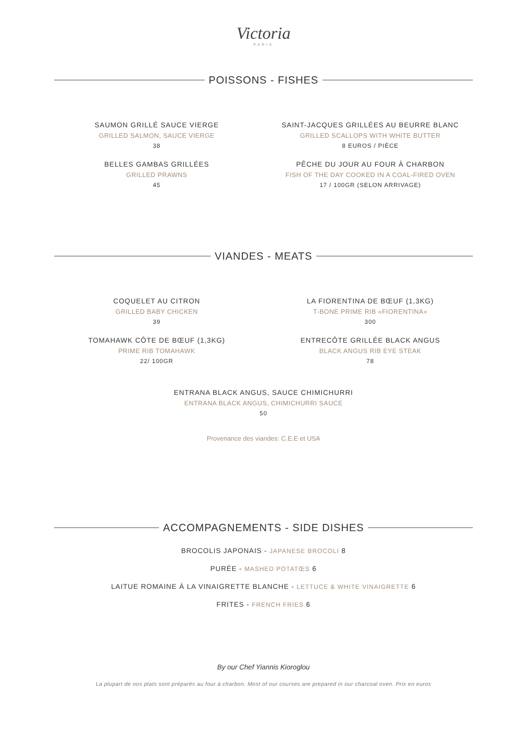Victoria
PARIS
POISSONS - FISHES
SAUMON GRILLÉ SAUCE VIERGE
GRILLED SALMON, SAUCE VIERGE
38
SAINT-JACQUES GRILLÉES AU BEURRE BLANC
GRILLED SCALLOPS WITH WHITE BUTTER
8 EUROS / PIÈCE
BELLES GAMBAS GRILLÉES
GRILLED PRAWNS
45
PÊCHE DU JOUR AU FOUR À CHARBON
FISH OF THE DAY COOKED IN A COAL-FIRED OVEN
17 / 100GR (SELON ARRIVAGE)
VIANDES - MEATS
COQUELET AU CITRON
GRILLED BABY CHICKEN
39
LA FIORENTINA DE BŒUF (1,3KG)
T-BONE PRIME RIB «FIORENTINA»
300
TOMAHAWK CÔTE DE BŒUF (1,3KG)
PRIME RIB TOMAHAWK
22/ 100GR
ENTRECÔTE GRILLÉE BLACK ANGUS
BLACK ANGUS RIB EYE STEAK
78
ENTRANA BLACK ANGUS, SAUCE CHIMICHURRI
ENTRANA BLACK ANGUS, CHIMICHURRI SAUCE
50
Provenance des viandes: C.E.E et USA
ACCOMPAGNEMENTS - SIDE DISHES
BROCOLIS JAPONAIS - JAPANESE BROCOLI 8
PURÉE - MASHED POTATŒS 6
LAITUE ROMAINE À LA VINAIGRETTE BLANCHE - LETTUCE & WHITE VINAIGRETTE 6
FRITES - FRENCH FRIES 6
By our Chef Yiannis Kioroglou
La plupart de nos plats sont préparés au four à charbon. Most of our courses are prepared in our charcoal oven. Prix en euros